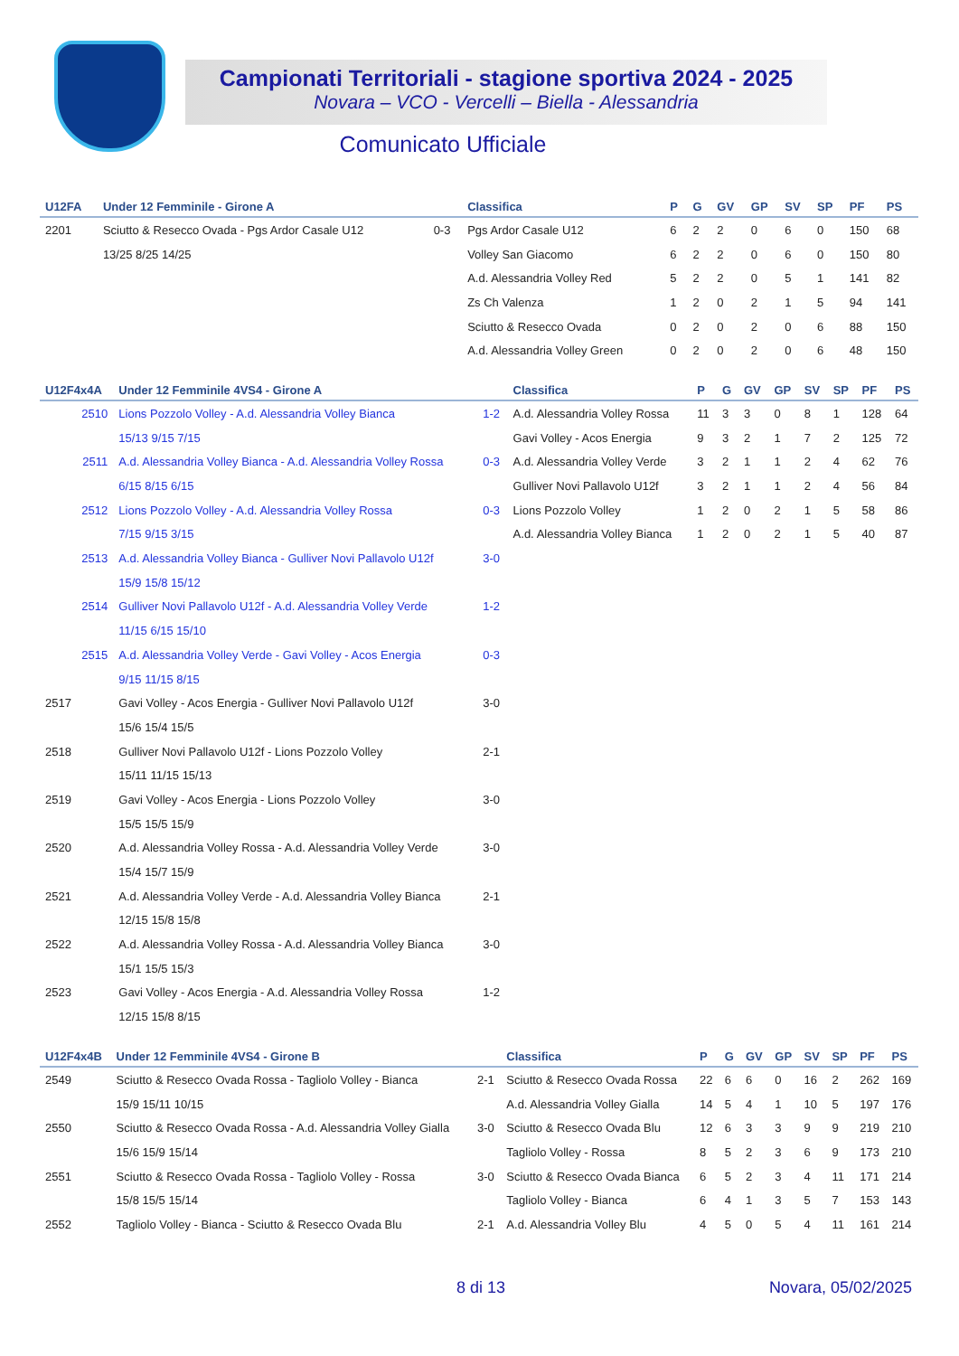Campionati Territoriali - stagione sportiva 2024 - 2025
Novara – VCO - Vercelli – Biella - Alessandria
Comunicato Ufficiale
| U12FA | Under 12 Femminile - Girone A | | Classifica | P | G | GV | GP | SV | SP | PF | PS |
| --- | --- | --- | --- | --- | --- | --- | --- | --- | --- | --- | --- |
| 2201 | Sciutto & Resecco Ovada - Pgs Ardor Casale U12 | 0-3 | Pgs Ardor Casale U12 | 6 | 2 | 2 | 0 | 6 | 0 | 150 | 68 |
| | 13/25 8/25 14/25 | | Volley San Giacomo | 6 | 2 | 2 | 0 | 6 | 0 | 150 | 80 |
| | | | A.d. Alessandria Volley Red | 5 | 2 | 2 | 0 | 5 | 1 | 141 | 82 |
| | | | Zs Ch Valenza | 1 | 2 | 0 | 2 | 1 | 5 | 94 | 141 |
| | | | Sciutto & Resecco Ovada | 0 | 2 | 0 | 2 | 0 | 6 | 88 | 150 |
| | | | A.d. Alessandria Volley Green | 0 | 2 | 0 | 2 | 0 | 6 | 48 | 150 |
| U12F4x4A | Under 12 Femminile 4VS4 - Girone A | | Classifica | P | G | GV | GP | SV | SP | PF | PS |
| --- | --- | --- | --- | --- | --- | --- | --- | --- | --- | --- | --- |
| 2510 | Lions Pozzolo Volley - A.d. Alessandria Volley Bianca | 1-2 | A.d. Alessandria Volley Rossa | 11 | 3 | 3 | 0 | 8 | 1 | 128 | 64 |
| | 15/13 9/15 7/15 | | Gavi Volley - Acos Energia | 9 | 3 | 2 | 1 | 7 | 2 | 125 | 72 |
| 2511 | A.d. Alessandria Volley Bianca - A.d. Alessandria Volley Rossa | 0-3 | A.d. Alessandria Volley Verde | 3 | 2 | 1 | 1 | 2 | 4 | 62 | 76 |
| | 6/15 8/15 6/15 | | Gulliver Novi Pallavolo U12f | 3 | 2 | 1 | 1 | 2 | 4 | 56 | 84 |
| 2512 | Lions Pozzolo Volley - A.d. Alessandria Volley Rossa | 0-3 | Lions Pozzolo Volley | 1 | 2 | 0 | 2 | 1 | 5 | 58 | 86 |
| | 7/15 9/15 3/15 | | A.d. Alessandria Volley Bianca | 1 | 2 | 0 | 2 | 1 | 5 | 40 | 87 |
| 2513 | A.d. Alessandria Volley Bianca - Gulliver Novi Pallavolo U12f | 3-0 | | | | | | | | | |
| | 15/9 15/8 15/12 | | | | | | | | | | |
| 2514 | Gulliver Novi Pallavolo U12f - A.d. Alessandria Volley Verde | 1-2 | | | | | | | | | |
| | 11/15 6/15 15/10 | | | | | | | | | | |
| 2515 | A.d. Alessandria Volley Verde - Gavi Volley - Acos Energia | 0-3 | | | | | | | | | |
| | 9/15 11/15 8/15 | | | | | | | | | | |
| 2517 | Gavi Volley - Acos Energia - Gulliver Novi Pallavolo U12f | 3-0 | | | | | | | | | |
| | 15/6 15/4 15/5 | | | | | | | | | | |
| 2518 | Gulliver Novi Pallavolo U12f - Lions Pozzolo Volley | 2-1 | | | | | | | | | |
| | 15/11 11/15 15/13 | | | | | | | | | | |
| 2519 | Gavi Volley - Acos Energia - Lions Pozzolo Volley | 3-0 | | | | | | | | | |
| | 15/5 15/5 15/9 | | | | | | | | | | |
| 2520 | A.d. Alessandria Volley Rossa - A.d. Alessandria Volley Verde | 3-0 | | | | | | | | | |
| | 15/4 15/7 15/9 | | | | | | | | | | |
| 2521 | A.d. Alessandria Volley Verde - A.d. Alessandria Volley Bianca | 2-1 | | | | | | | | | |
| | 12/15 15/8 15/8 | | | | | | | | | | |
| 2522 | A.d. Alessandria Volley Rossa - A.d. Alessandria Volley Bianca | 3-0 | | | | | | | | | |
| | 15/1 15/5 15/3 | | | | | | | | | | |
| 2523 | Gavi Volley - Acos Energia - A.d. Alessandria Volley Rossa | 1-2 | | | | | | | | | |
| | 12/15 15/8 8/15 | | | | | | | | | | |
| U12F4x4B | Under 12 Femminile 4VS4 - Girone B | | Classifica | P | G | GV | GP | SV | SP | PF | PS |
| --- | --- | --- | --- | --- | --- | --- | --- | --- | --- | --- | --- |
| 2549 | Sciutto & Resecco Ovada Rossa - Tagliolo Volley - Bianca | 2-1 | Sciutto & Resecco Ovada Rossa | 22 | 6 | 6 | 0 | 16 | 2 | 262 | 169 |
| | 15/9 15/11 10/15 | | A.d. Alessandria Volley Gialla | 14 | 5 | 4 | 1 | 10 | 5 | 197 | 176 |
| 2550 | Sciutto & Resecco Ovada Rossa - A.d. Alessandria Volley Gialla | 3-0 | Sciutto & Resecco Ovada Blu | 12 | 6 | 3 | 3 | 9 | 9 | 219 | 210 |
| | 15/6 15/9 15/14 | | Tagliolo Volley - Rossa | 8 | 5 | 2 | 3 | 6 | 9 | 173 | 210 |
| 2551 | Sciutto & Resecco Ovada Rossa - Tagliolo Volley - Rossa | 3-0 | Sciutto & Resecco Ovada Bianca | 6 | 5 | 2 | 3 | 4 | 11 | 171 | 214 |
| | 15/8 15/5 15/14 | | Tagliolo Volley - Bianca | 6 | 4 | 1 | 3 | 5 | 7 | 153 | 143 |
| 2552 | Tagliolo Volley - Bianca - Sciutto & Resecco Ovada Blu | 2-1 | A.d. Alessandria Volley Blu | 4 | 5 | 0 | 5 | 4 | 11 | 161 | 214 |
8 di 13 Novara, 05/02/2025